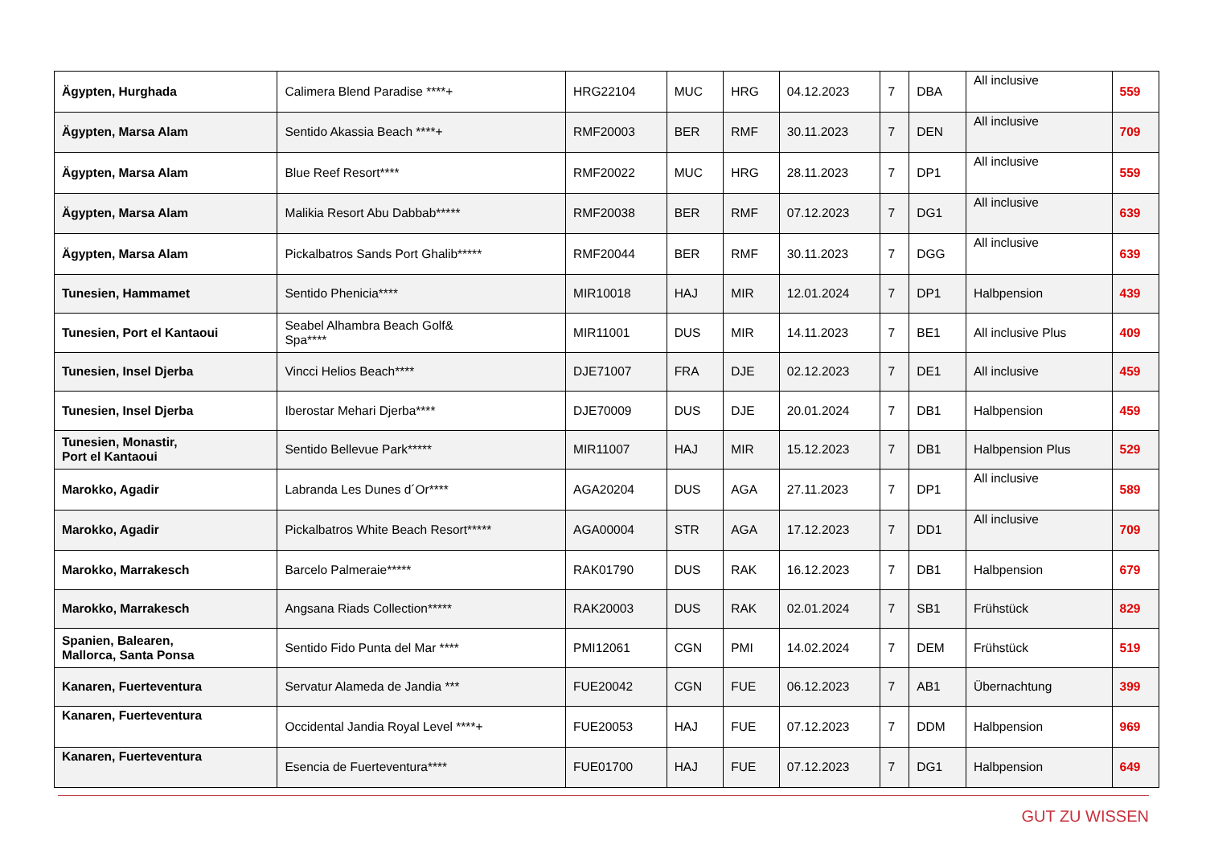| Ägypten, Hurghada | Calimera Blend Paradise ****+ | HRG22104 | MUC | HRG | 04.12.2023 | 7 | DBA | All inclusive | 559 |
| Ägypten, Marsa Alam | Sentido Akassia Beach ****+ | RMF20003 | BER | RMF | 30.11.2023 | 7 | DEN | All inclusive | 709 |
| Ägypten, Marsa Alam | Blue Reef Resort**** | RMF20022 | MUC | HRG | 28.11.2023 | 7 | DP1 | All inclusive | 559 |
| Ägypten, Marsa Alam | Malikia Resort Abu Dabbab***** | RMF20038 | BER | RMF | 07.12.2023 | 7 | DG1 | All inclusive | 639 |
| Ägypten, Marsa Alam | Pickalbatros Sands Port Ghalib***** | RMF20044 | BER | RMF | 30.11.2023 | 7 | DGG | All inclusive | 639 |
| Tunesien, Hammamet | Sentido Phenicia**** | MIR10018 | HAJ | MIR | 12.01.2024 | 7 | DP1 | Halbpension | 439 |
| Tunesien, Port el Kantaoui | Seabel Alhambra Beach Golf& Spa**** | MIR11001 | DUS | MIR | 14.11.2023 | 7 | BE1 | All inclusive Plus | 409 |
| Tunesien, Insel Djerba | Vincci Helios Beach**** | DJE71007 | FRA | DJE | 02.12.2023 | 7 | DE1 | All inclusive | 459 |
| Tunesien, Insel Djerba | Iberostar Mehari Djerba**** | DJE70009 | DUS | DJE | 20.01.2024 | 7 | DB1 | Halbpension | 459 |
| Tunesien, Monastir, Port el Kantaoui | Sentido Bellevue Park***** | MIR11007 | HAJ | MIR | 15.12.2023 | 7 | DB1 | Halbpension Plus | 529 |
| Marokko, Agadir | Labranda Les Dunes d´Or**** | AGA20204 | DUS | AGA | 27.11.2023 | 7 | DP1 | All inclusive | 589 |
| Marokko, Agadir | Pickalbatros White Beach Resort***** | AGA00004 | STR | AGA | 17.12.2023 | 7 | DD1 | All inclusive | 709 |
| Marokko, Marrakesch | Barcelo Palmeraie***** | RAK01790 | DUS | RAK | 16.12.2023 | 7 | DB1 | Halbpension | 679 |
| Marokko, Marrakesch | Angsana Riads Collection***** | RAK20003 | DUS | RAK | 02.01.2024 | 7 | SB1 | Frühstück | 829 |
| Spanien, Balearen, Mallorca, Santa Ponsa | Sentido Fido Punta del Mar **** | PMI12061 | CGN | PMI | 14.02.2024 | 7 | DEM | Frühstück | 519 |
| Kanaren, Fuerteventura | Servatur Alameda de Jandia *** | FUE20042 | CGN | FUE | 06.12.2023 | 7 | AB1 | Übernachtung | 399 |
| Kanaren, Fuerteventura | Occidental Jandia Royal Level ****+ | FUE20053 | HAJ | FUE | 07.12.2023 | 7 | DDM | Halbpension | 969 |
| Kanaren, Fuerteventura | Esencia de Fuerteventura**** | FUE01700 | HAJ | FUE | 07.12.2023 | 7 | DG1 | Halbpension | 649 |
GUT ZU WISSEN